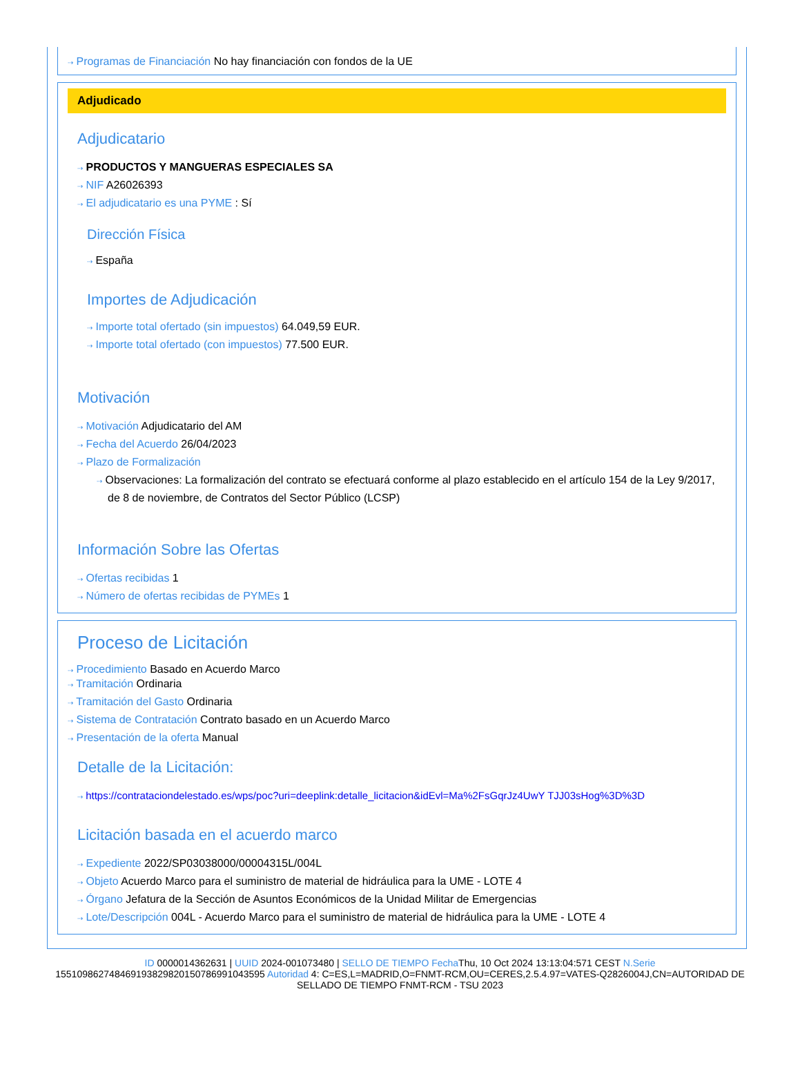⇢ Programas de Financiación No hay financiación con fondos de la UE
Adjudicado
Adjudicatario
⇢ PRODUCTOS Y MANGUERAS ESPECIALES SA
⇢ NIF A26026393
⇢ El adjudicatario es una PYME : Sí
Dirección Física
⇢ España
Importes de Adjudicación
⇢ Importe total ofertado (sin impuestos) 64.049,59 EUR.
⇢ Importe total ofertado (con impuestos) 77.500 EUR.
Motivación
⇢ Motivación Adjudicatario del AM
⇢ Fecha del Acuerdo 26/04/2023
⇢ Plazo de Formalización
⇢ Observaciones: La formalización del contrato se efectuará conforme al plazo establecido en el artículo 154 de la Ley 9/2017, de 8 de noviembre, de Contratos del Sector Público (LCSP)
Información Sobre las Ofertas
⇢ Ofertas recibidas 1
⇢ Número de ofertas recibidas de PYMEs 1
Proceso de Licitación
⇢ Procedimiento Basado en Acuerdo Marco
⇢ Tramitación Ordinaria
⇢ Tramitación del Gasto Ordinaria
⇢ Sistema de Contratación Contrato basado en un Acuerdo Marco
⇢ Presentación de la oferta Manual
Detalle de la Licitación:
⇢ https://contrataciondelestado.es/wps/poc?uri=deeplink:detalle_licitacion&idEvl=Ma%2FsGqrJz4UwY TJJ03sHog%3D%3D
Licitación basada en el acuerdo marco
⇢ Expediente 2022/SP03038000/00004315L/004L
⇢ Objeto Acuerdo Marco para el suministro de material de hidráulica para la UME - LOTE 4
⇢ Órgano Jefatura de la Sección de Asuntos Económicos de la Unidad Militar de Emergencias
⇢ Lote/Descripción 004L - Acuerdo Marco para el suministro de material de hidráulica para la UME - LOTE 4
ID 0000014362631 | UUID 2024-001073480 | SELLO DE TIEMPO Fecha Thu, 10 Oct 2024 13:13:04:571 CEST N.Serie 155109862748469193829820150786991043595 Autoridad 4: C=ES,L=MADRID,O=FNMT-RCM,OU=CERES,2.5.4.97=VATES-Q2826004J,CN=AUTORIDAD DE SELLADO DE TIEMPO FNMT-RCM - TSU 2023